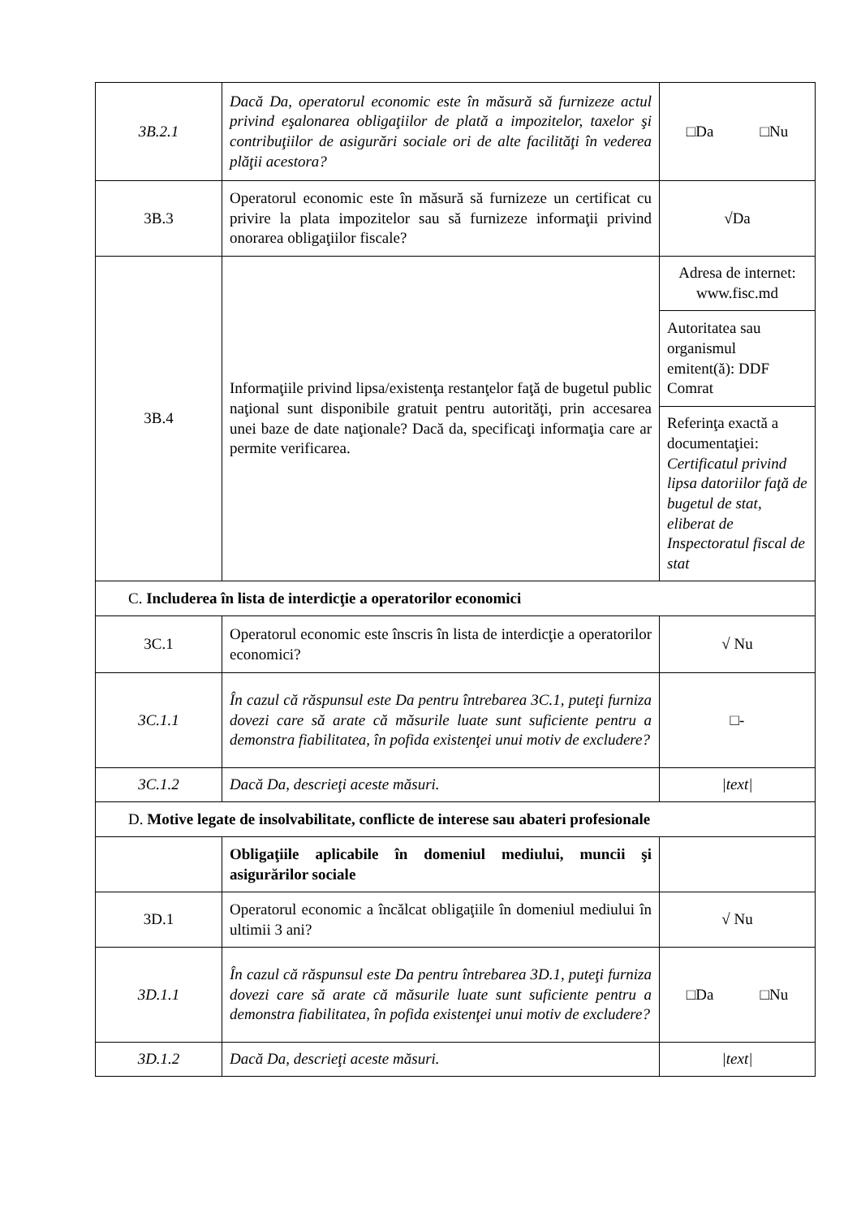| 3B.2.1 | Dacă Da, operatorul economic este în măsură să furnizeze actul privind eşalonarea obligaţiilor de plată a impozitelor, taxelor şi contribuţiilor de asigurări sociale ori de alte facilităţi în vederea plăţii acestora? | □Da □Nu |
| 3B.3 | Operatorul economic este în măsură să furnizeze un certificat cu privire la plata impozitelor sau să furnizeze informaţii privind onorarea obligaţiilor fiscale? | √Da |
| 3B.4 | Informaţiile privind lipsa/existenţa restanţelor faţă de bugetul public naţional sunt disponibile gratuit pentru autorităţi, prin accesarea unei baze de date naţionale? Dacă da, specificaţi informaţia care ar permite verificarea. | Adresa de internet: www.fisc.md |
| | | Autoritatea sau organismul emitent(ă): DDF Comrat |
| | | Referinţa exactă a documentaţiei: Certificatul privind lipsa datoriilor faţă de bugetul de stat, eliberat de Inspectoratul fiscal de stat |
| C. Includerea în lista de interdicţie a operatorilor economici | | |
| 3C.1 | Operatorul economic este înscris în lista de interdicţie a operatorilor economici? | √ Nu |
| 3C.1.1 | În cazul că răspunsul este Da pentru întrebarea 3C.1, puteţi furniza dovezi care să arate că măsurile luate sunt suficiente pentru a demonstra fiabilitatea, în pofida existenţei unui motiv de excludere? | □- |
| 3C.1.2 | Dacă Da, descrieţi aceste măsuri. | /text/ |
| D. Motive legate de insolvabilitate, conflicte de interese sau abateri profesionale | | |
| | Obligaţiile aplicabile în domeniul mediului, muncii şi asigurărilor sociale | |
| 3D.1 | Operatorul economic a încălcat obligaţiile în domeniul mediului în ultimii 3 ani? | √ Nu |
| 3D.1.1 | În cazul că răspunsul este Da pentru întrebarea 3D.1, puteţi furniza dovezi care să arate că măsurile luate sunt suficiente pentru a demonstra fiabilitatea, în pofida existenţei unui motiv de excludere? | □Da □Nu |
| 3D.1.2 | Dacă Da, descrieţi aceste măsuri. | /text/ |